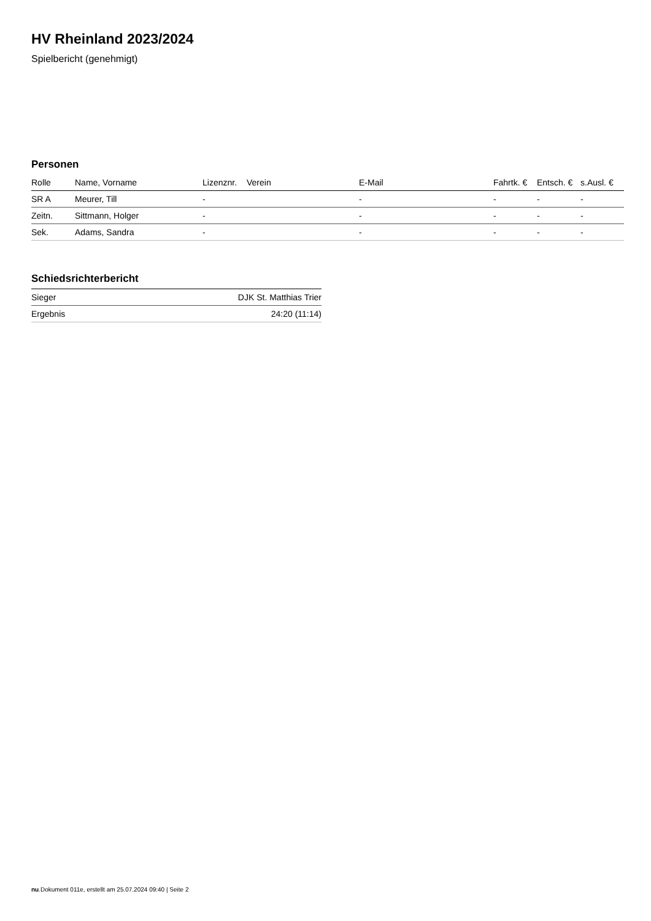HV Rheinland 2023/2024
Spielbericht (genehmigt)
Personen
| Rolle | Name, Vorname | Lizenznr. | Verein | E-Mail | Fahrtk. € | Entsch. € | s.Ausl. € |
| --- | --- | --- | --- | --- | --- | --- | --- |
| SR A | Meurer, Till | - | | - | - | - | - |
| Zeitn. | Sittmann, Holger | - | | - | - | - | - |
| Sek. | Adams, Sandra | - | | - | - | - | - |
Schiedsrichterbericht
| Sieger | DJK St. Matthias Trier |
| Ergebnis | 24:20 (11:14) |
nu.Dokument 011e, erstellt am 25.07.2024 09:40 | Seite 2